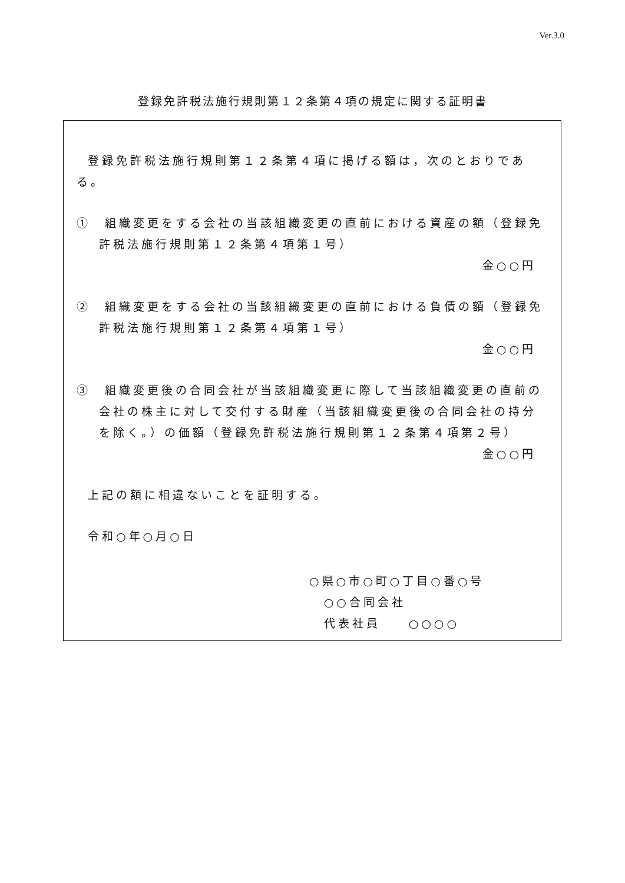Ver.3.0
登録免許税法施行規則第１２条第４項の規定に関する証明書
登録免許税法施行規則第１２条第４項に掲げる額は，次のとおりである。
①　組織変更をする会社の当該組織変更の直前における資産の額（登録免許税法施行規則第１２条第４項第１号）
金○○円
②　組織変更をする会社の当該組織変更の直前における負債の額（登録免許税法施行規則第１２条第４項第１号）
金○○円
③　組織変更後の合同会社が当該組織変更に際して当該組織変更の直前の会社の株主に対して交付する財産（当該組織変更後の合同会社の持分を除く。）の価額（登録免許税法施行規則第１２条第４項第２号）
金○○円
上記の額に相違ないことを証明する。
令和○年○月○日
○県○市○町○丁目○番○号
○○合同会社
代表社員　　○○○○